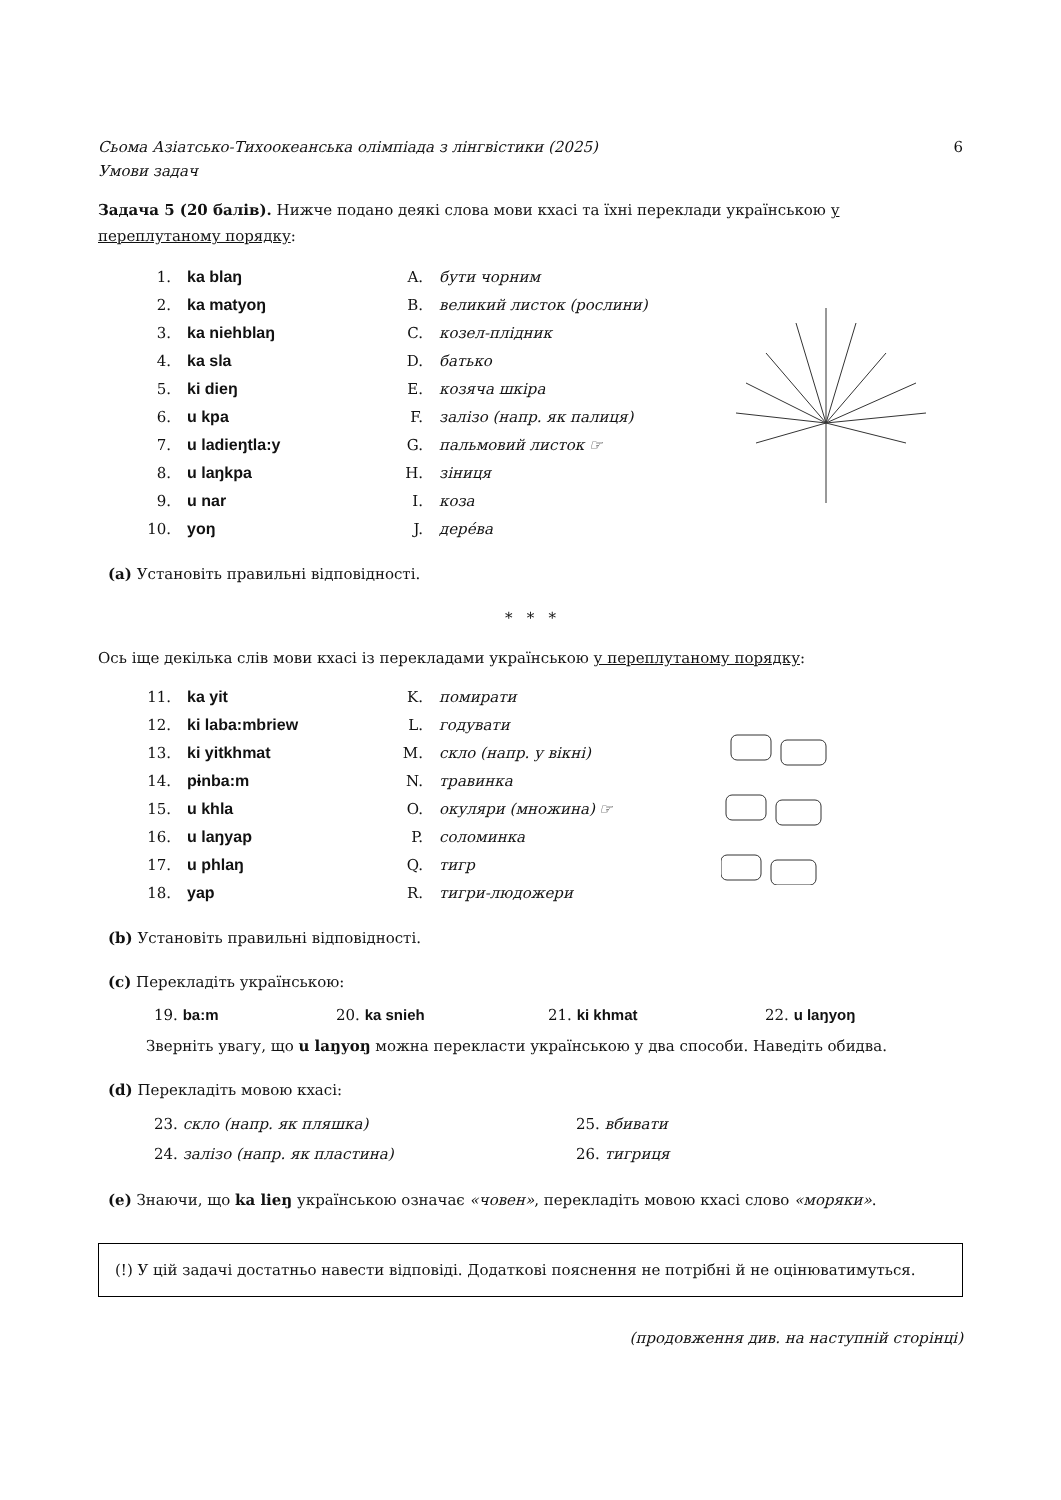Сьома Азіатсько-Тихоокеанська олімпіада з лінгвістики (2025)
Умови задач 6
Задача 5 (20 балів). Нижче подано деякі слова мови кхасі та їхні переклади українською у переплутаному порядку:
| 1. | ka blaŋ | A. | бути чорним |
| 2. | ka matyoŋ | B. | великий листок (рослини) |
| 3. | ka niehblaŋ | C. | козел-плідник |
| 4. | ka sla | D. | батько |
| 5. | ki dieŋ | E. | козяча шкіра |
| 6. | u kpa | F. | залізо (напр. як палиця) |
| 7. | u ladieŋtla:y | G. | пальмовий листок ☞ |
| 8. | u laŋkpa | H. | зіниця |
| 9. | u nar | I. | коза |
| 10. | yoŋ | J. | дерéва |
(a) Установіть правильні відповідності.
* * *
Ось іще декілька слів мови кхасі із перекладами українською у переплутаному порядку:
| 11. | ka yit | K. | помирати |
| 12. | ki laba:mbriew | L. | годувати |
| 13. | ki yitkhmat | M. | скло (напр. у вікні) |
| 14. | pɨnba:m | N. | травинка |
| 15. | u khla | O. | окуляри (множина) ☞ |
| 16. | u laŋyap | P. | соломинка |
| 17. | u phlaŋ | Q. | тигр |
| 18. | yap | R. | тигри-людожери |
(b) Установіть правильні відповідності.
(c) Перекладіть українською:
| 19. ba:m | 20. ka snieh | 21. ki khmat | 22. u laŋyoŋ |
Зверніть увагу, що u laŋyoŋ можна перекласти українською у два способи. Наведіть обидва.
(d) Перекладіть мовою кхасі:
| 23. скло (напр. як пляшка) | 25. вбивати |
| 24. залізо (напр. як пластина) | 26. тигриця |
(e) Знаючи, що ka lieŋ українською означає «човен», перекладіть мовою кхасі слово «моряки».
(!) У цій задачі достатньо навести відповіді. Додаткові пояснення не потрібні й не оцінюватимуться.
(продовження див. на наступній сторінці)